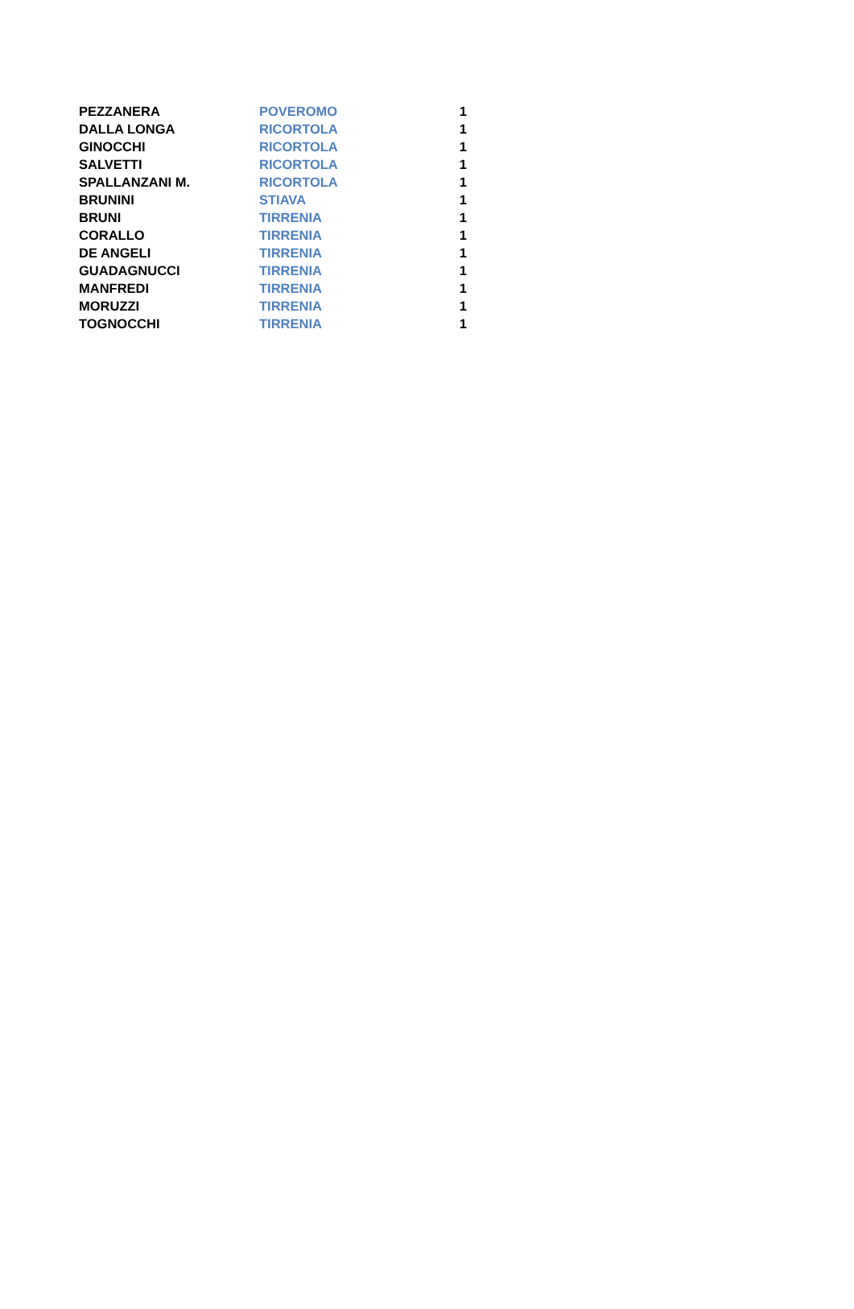| PEZZANERA | POVEROMO | 1 |
| DALLA LONGA | RICORTOLA | 1 |
| GINOCCHI | RICORTOLA | 1 |
| SALVETTI | RICORTOLA | 1 |
| SPALLANZANI M. | RICORTOLA | 1 |
| BRUNINI | STIAVA | 1 |
| BRUNI | TIRRENIA | 1 |
| CORALLO | TIRRENIA | 1 |
| DE ANGELI | TIRRENIA | 1 |
| GUADAGNUCCI | TIRRENIA | 1 |
| MANFREDI | TIRRENIA | 1 |
| MORUZZI | TIRRENIA | 1 |
| TOGNOCCHI | TIRRENIA | 1 |